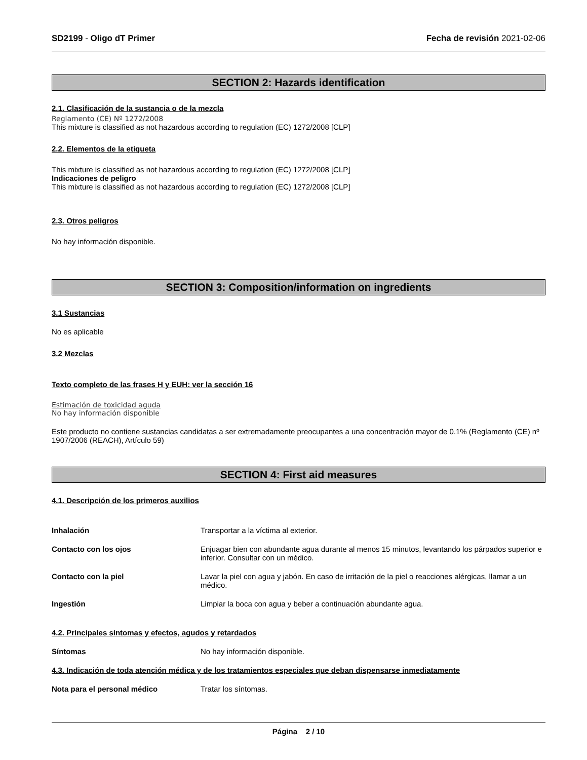SD2199 - Oligo dT Primer Fecha de revisión 2021-02-06
SECTION 2: Hazards identification
2.1. Clasificación de la sustancia o de la mezcla
Reglamento (CE) Nº 1272/2008
This mixture is classified as not hazardous according to regulation (EC) 1272/2008 [CLP]
2.2. Elementos de la etiqueta
This mixture is classified as not hazardous according to regulation (EC) 1272/2008 [CLP]
Indicaciones de peligro
This mixture is classified as not hazardous according to regulation (EC) 1272/2008 [CLP]
2.3. Otros peligros
No hay información disponible.
SECTION 3: Composition/information on ingredients
3.1 Sustancias
No es aplicable
3.2 Mezclas
Texto completo de las frases H y EUH: ver la sección 16
Estimación de toxicidad aguda
No hay información disponible
Este producto no contiene sustancias candidatas a ser extremadamente preocupantes a una concentración mayor de 0.1% (Reglamento (CE) nº 1907/2006 (REACH), Artículo 59)
SECTION 4: First aid measures
4.1. Descripción de los primeros auxilios
Inhalación Transportar a la víctima al exterior.
Contacto con los ojos Enjuagar bien con abundante agua durante al menos 15 minutos, levantando los párpados superior e inferior. Consultar con un médico.
Contacto con la piel Lavar la piel con agua y jabón. En caso de irritación de la piel o reacciones alérgicas, llamar a un médico.
Ingestión Limpiar la boca con agua y beber a continuación abundante agua.
4.2. Principales síntomas y efectos, agudos y retardados
Síntomas No hay información disponible.
4.3. Indicación de toda atención médica y de los tratamientos especiales que deban dispensarse inmediatamente
Nota para el personal médico Tratar los síntomas.
Página 2 / 10